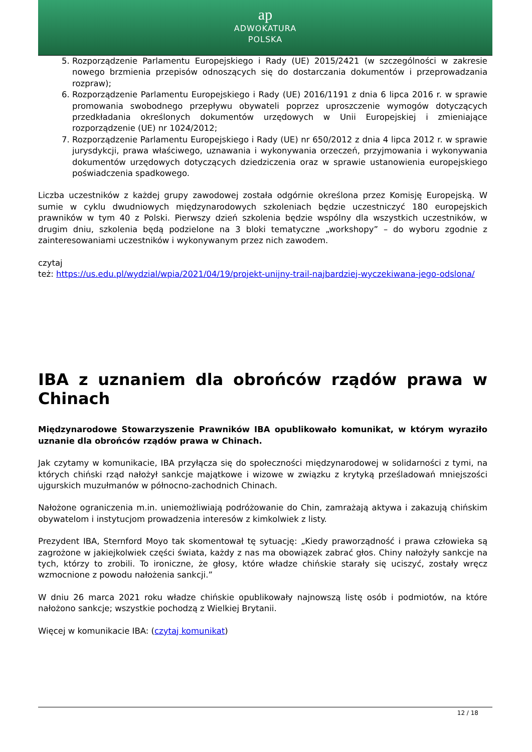ap
ADWOKATURA
POLSKA
5. Rozporządzenie Parlamentu Europejskiego i Rady (UE) 2015/2421 (w szczególności w zakresie nowego brzmienia przepisów odnoszących się do dostarczania dokumentów i przeprowadzania rozpraw);
6. Rozporządzenie Parlamentu Europejskiego i Rady (UE) 2016/1191 z dnia 6 lipca 2016 r. w sprawie promowania swobodnego przepływu obywateli poprzez uproszczenie wymogów dotyczących przedkładania określonych dokumentów urzędowych w Unii Europejskiej i zmieniające rozporządzenie (UE) nr 1024/2012;
7. Rozporządzenie Parlamentu Europejskiego i Rady (UE) nr 650/2012 z dnia 4 lipca 2012 r. w sprawie jurysdykcji, prawa właściwego, uznawania i wykonywania orzeczeń, przyjmowania i wykonywania dokumentów urzędowych dotyczących dziedziczenia oraz w sprawie ustanowienia europejskiego poświadczenia spadkowego.
Liczba uczestników z każdej grupy zawodowej została odgórnie określona przez Komisję Europejską. W sumie w cyklu dwudniowych międzynarodowych szkoleniach będzie uczestniczyć 180 europejskich prawników w tym 40 z Polski. Pierwszy dzień szkolenia będzie wspólny dla wszystkich uczestników, w drugim dniu, szkolenia będą podzielone na 3 bloki tematyczne „workshopy” – do wyboru zgodnie z zainteresowaniami uczestników i wykonywanym przez nich zawodem.
czytaj
też: https://us.edu.pl/wydzial/wpia/2021/04/19/projekt-unijny-trail-najbardziej-wyczekiwana-jego-odslona/
IBA z uznaniem dla obrońców rządów prawa w Chinach
Międzynarodowe Stowarzyszenie Prawników IBA opublikowało komunikat, w którym wyraziło uznanie dla obrońców rządów prawa w Chinach.
Jak czytamy w komunikacie, IBA przyłącza się do społeczności międzynarodowej w solidarności z tymi, na których chiński rząd nałożył sankcje majątkowe i wizowe w związku z krytyką prześladowań mniejszości ujgurskich muzułmanów w północno-zachodnich Chinach.
Nałożone ograniczenia m.in. uniemożliwiają podróżowanie do Chin, zamrażają aktywa i zakazują chińskim obywatelom i instytucjom prowadzenia interesów z kimkolwiek z listy.
Prezydent IBA, Sternford Moyo tak skomentował tę sytuację: „Kiedy praworządność i prawa człowieka są zagrożone w jakiejkolwiek części świata, każdy z nas ma obowiązek zabrać głos. Chiny nałożyły sankcje na tych, którzy to zrobili. To ironiczne, że głosy, które władze chińskie starały się uciszyć, zostały wręcz wzmocnione z powodu nałożenia sankcji.”
W dniu 26 marca 2021 roku władze chińskie opublikowały najnowszą listę osób i podmiotów, na które nałożono sankcje; wszystkie pochodzą z Wielkiej Brytanii.
Więcej w komunikacie IBA: (czytaj komunikat)
12 / 18